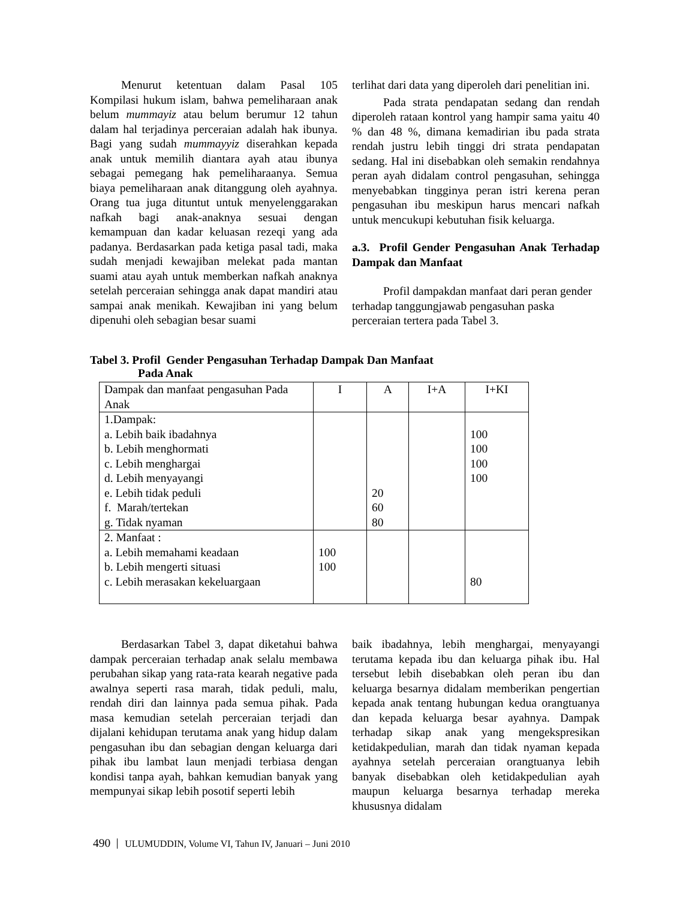Menurut ketentuan dalam Pasal 105 Kompilasi hukum islam, bahwa pemeliharaan anak belum mummayiz atau belum berumur 12 tahun dalam hal terjadinya perceraian adalah hak ibunya. Bagi yang sudah mummayyiz diserahkan kepada anak untuk memilih diantara ayah atau ibunya sebagai pemegang hak pemeliharaanya. Semua biaya pemeliharaan anak ditanggung oleh ayahnya. Orang tua juga dituntut untuk menyelenggarakan nafkah bagi anak-anaknya sesuai dengan kemampuan dan kadar keluasan rezeqi yang ada padanya. Berdasarkan pada ketiga pasal tadi, maka sudah menjadi kewajiban melekat pada mantan suami atau ayah untuk memberkan nafkah anaknya setelah perceraian sehingga anak dapat mandiri atau sampai anak menikah. Kewajiban ini yang belum dipenuhi oleh sebagian besar suami
terlihat dari data yang diperoleh dari penelitian ini.
Pada strata pendapatan sedang dan rendah diperoleh rataan kontrol yang hampir sama yaitu 40 % dan 48 %, dimana kemadirian ibu pada strata rendah justru lebih tinggi dri strata pendapatan sedang. Hal ini disebabkan oleh semakin rendahnya peran ayah didalam control pengasuhan, sehingga menyebabkan tingginya peran istri kerena peran pengasuhan ibu meskipun harus mencari nafkah untuk mencukupi kebutuhan fisik keluarga.
a.3. Profil Gender Pengasuhan Anak Terhadap Dampak dan Manfaat
Profil dampakdan manfaat dari peran gender terhadap tanggungjawab pengasuhan paska perceraian tertera pada Tabel 3.
Tabel 3. Profil Gender Pengasuhan Terhadap Dampak Dan Manfaat
Pada Anak
| Dampak dan manfaat pengasuhan Pada Anak | I | A | I+A | I+KI |
| 1.Dampak: a. Lebih baik ibadahnya b. Lebih menghormati c. Lebih menghargai d. Lebih menyayangi e. Lebih tidak peduli f. Marah/tertekan g. Tidak nyaman | | 20 60 80 | | 100 100 100 100 |
| 2. Manfaat : a. Lebih memahami keadaan b. Lebih mengerti situasi c. Lebih merasakan kekeluargaan | 100 100 | | | 80 |
Berdasarkan Tabel 3, dapat diketahui bahwa dampak perceraian terhadap anak selalu membawa perubahan sikap yang rata-rata kearah negative pada awalnya seperti rasa marah, tidak peduli, malu, rendah diri dan lainnya pada semua pihak. Pada masa kemudian setelah perceraian terjadi dan dijalani kehidupan terutama anak yang hidup dalam pengasuhan ibu dan sebagian dengan keluarga dari pihak ibu lambat laun menjadi terbiasa dengan kondisi tanpa ayah, bahkan kemudian banyak yang mempunyai sikap lebih posotif seperti lebih
baik ibadahnya, lebih menghargai, menyayangi terutama kepada ibu dan keluarga pihak ibu. Hal tersebut lebih disebabkan oleh peran ibu dan keluarga besarnya didalam memberikan pengertian kepada anak tentang hubungan kedua orangtuanya dan kepada keluarga besar ayahnya. Dampak terhadap sikap anak yang mengekspresikan ketidakpedulian, marah dan tidak nyaman kepada ayahnya setelah perceraian orangtuanya lebih banyak disebabkan oleh ketidakpedulian ayah maupun keluarga besarnya terhadap mereka khususnya didalam
490 ULUMUDDIN, Volume VI, Tahun IV, Januari – Juni 2010